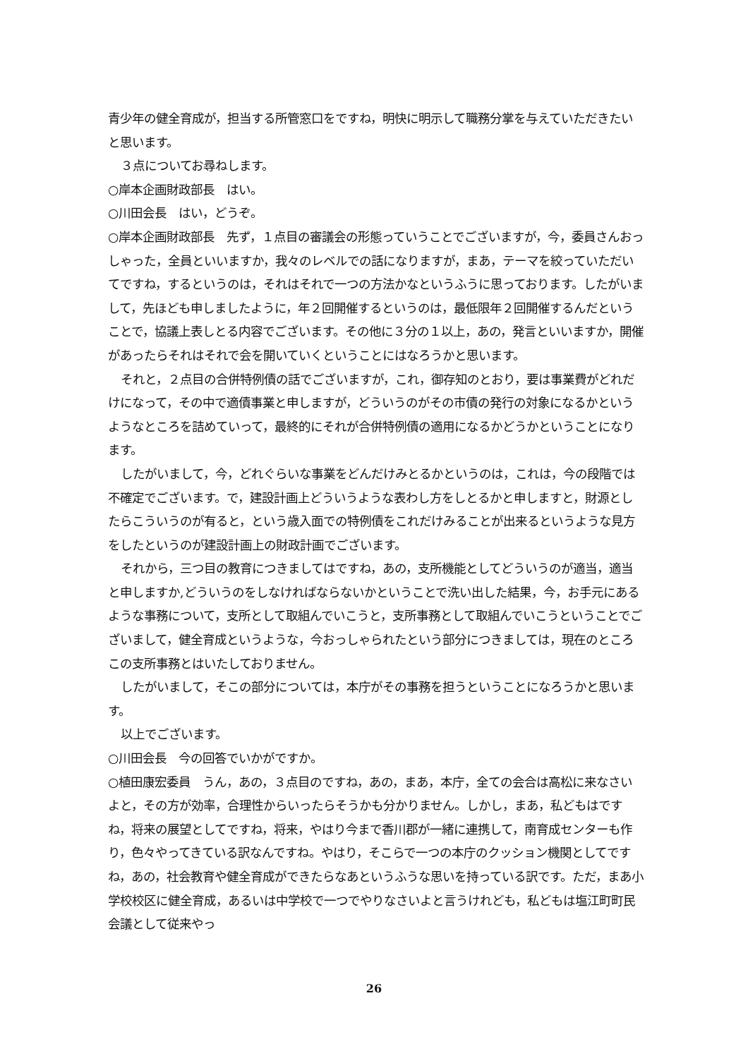青少年の健全育成が，担当する所管窓口をですね，明快に明示して職務分掌を与えていただきたいと思います。
３点についてお尋ねします。
○岸本企画財政部長　はい。
○川田会長　はい，どうぞ。
○岸本企画財政部長　先ず，１点目の審議会の形態っていうことでございますが，今，委員さんおっしゃった，全員といいますか，我々のレベルでの話になりますが，まあ，テーマを絞っていただいてですね，するというのは，それはそれで一つの方法かなというふうに思っております。したがいまして，先ほども申しましたように，年２回開催するというのは，最低限年２回開催するんだということで，協議上表しとる内容でございます。その他に３分の１以上，あの，発言といいますか，開催があったらそれはそれで会を開いていくということにはなろうかと思います。
それと，２点目の合併特例債の話でございますが，これ，御存知のとおり，要は事業費がどれだけになって，その中で適債事業と申しますが，どういうのがその市債の発行の対象になるかというようなところを詰めていって，最終的にそれが合併特例債の適用になるかどうかということになります。
したがいまして，今，どれぐらいな事業をどんだけみとるかというのは，これは，今の段階では不確定でございます。で，建設計画上どういうような表わし方をしとるかと申しますと，財源としたらこういうのが有ると，という歳入面での特例債をこれだけみることが出来るというような見方をしたというのが建設計画上の財政計画でございます。
それから，三つ目の教育につきましてはですね，あの，支所機能としてどういうのが適当，適当と申しますか,どういうのをしなければならないかということで洗い出した結果，今，お手元にあるような事務について，支所として取組んでいこうと，支所事務として取組んでいこうということでございまして，健全育成というような，今おっしゃられたという部分につきましては，現在のところこの支所事務とはいたしておりません。
したがいまして，そこの部分については，本庁がその事務を担うということになろうかと思います。
以上でございます。
○川田会長　今の回答でいかがですか。
○植田康宏委員　うん，あの，３点目のですね，あの，まあ，本庁，全ての会合は高松に来なさいよと，その方が効率，合理性からいったらそうかも分かりません。しかし，まあ，私どもはですね，将来の展望としてですね，将来，やはり今まで香川郡が一緒に連携して，南育成センターも作り，色々やってきている訳なんですね。やはり，そこらで一つの本庁のクッション機関としてですね，あの，社会教育や健全育成ができたらなあというふうな思いを持っている訳です。ただ，まあ小学校校区に健全育成，あるいは中学校で一つでやりなさいよと言うけれども，私どもは塩江町町民会議として従来やっ
26